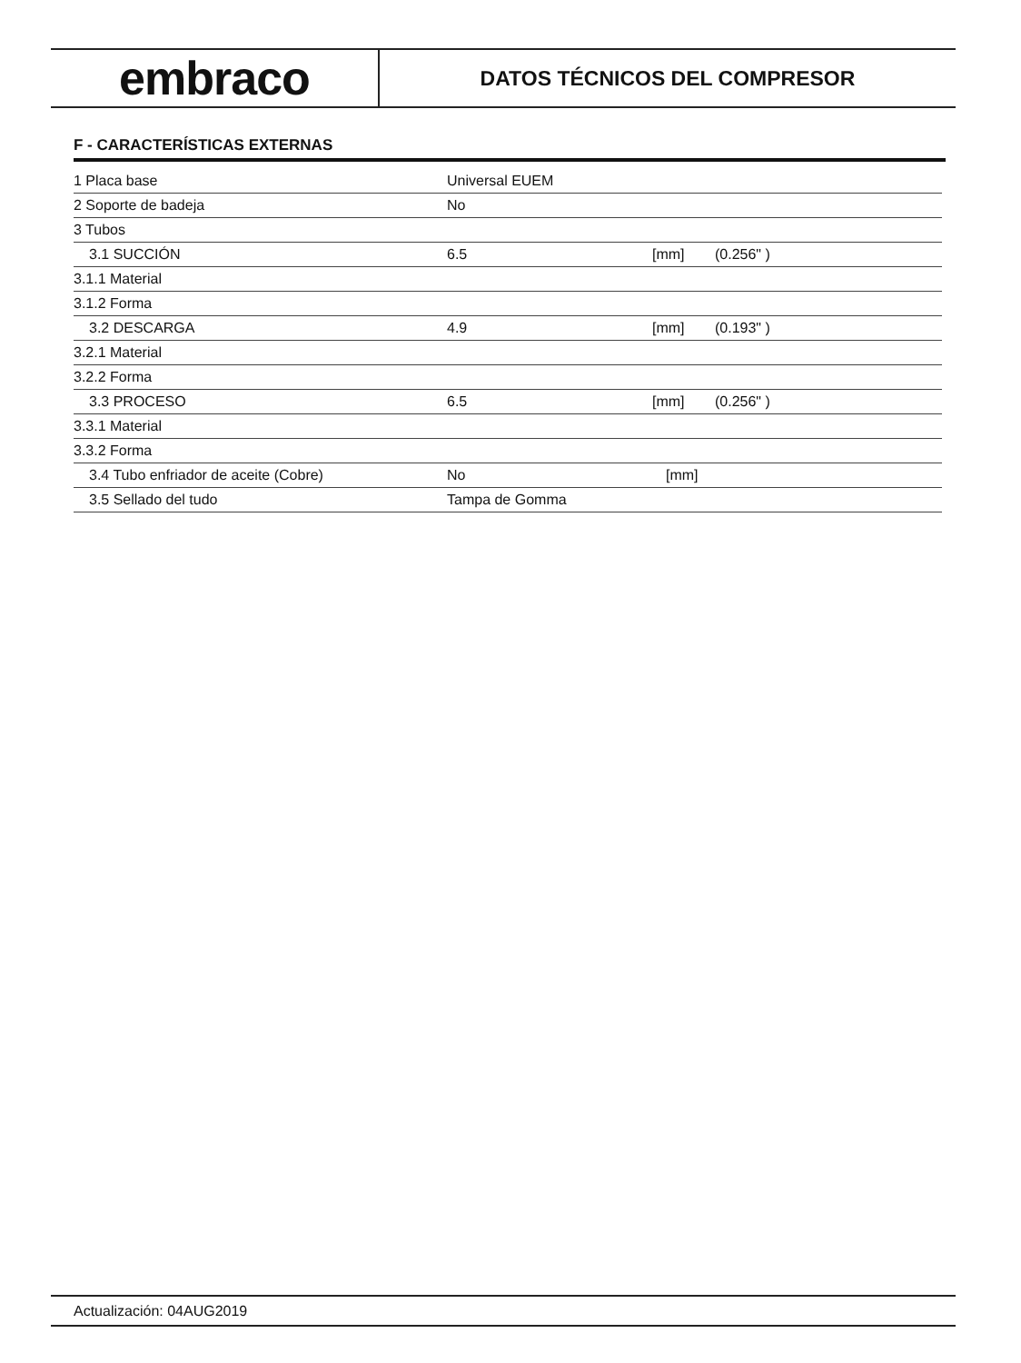embraco
DATOS TÉCNICOS DEL COMPRESOR
F - CARACTERÍSTICAS EXTERNAS
| 1 Placa base | Universal EUEM | | |
| 2 Soporte de badeja | No | | |
| 3 Tubos | | | |
| 3.1 SUCCIÓN | 6.5 | [mm] | (0.256" ) |
| 3.1.1 Material | | | |
| 3.1.2 Forma | | | |
| 3.2 DESCARGA | 4.9 | [mm] | (0.193" ) |
| 3.2.1 Material | | | |
| 3.2.2 Forma | | | |
| 3.3 PROCESO | 6.5 | [mm] | (0.256" ) |
| 3.3.1 Material | | | |
| 3.3.2 Forma | | | |
| 3.4 Tubo enfriador de aceite (Cobre) | No | [mm] | |
| 3.5 Sellado del tudo | Tampa de Gomma | | |
Actualización: 04AUG2019